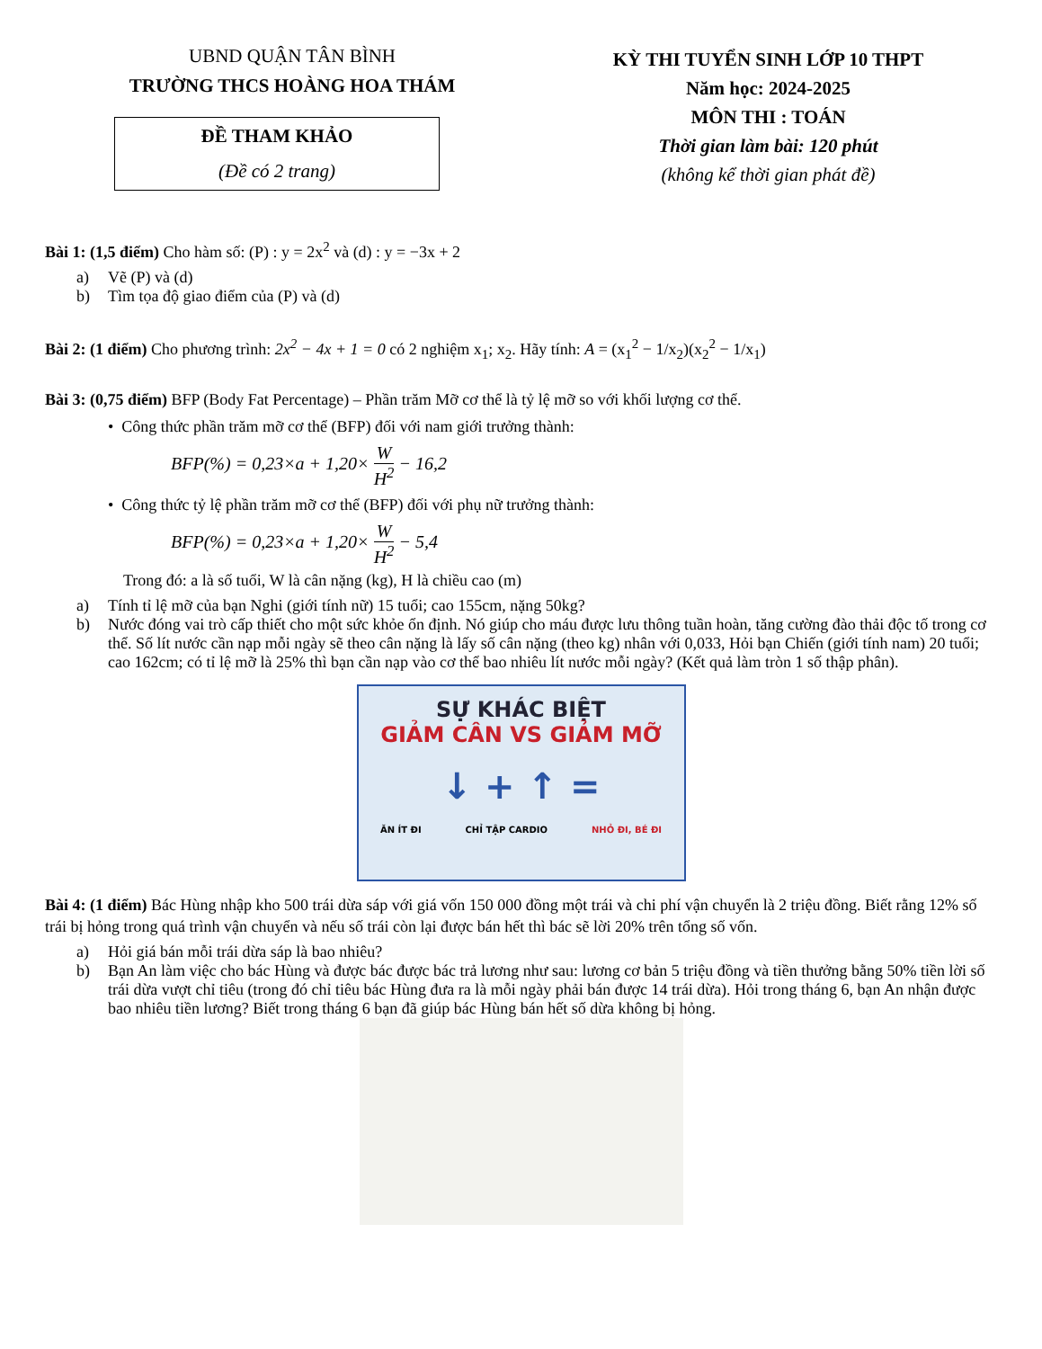UBND QUẬN TÂN BÌNH
TRƯỜNG THCS HOÀNG HOA THÁM
ĐỀ THAM KHẢO
(Đề có 2 trang)
KỲ THI TUYỂN SINH LỚP 10 THPT
Năm học: 2024-2025
MÔN THI : TOÁN
Thời gian làm bài: 120 phút
(không kể thời gian phát đề)
Bài 1: (1,5 điểm) Cho hàm số: (P) : y = 2x<sup>2</sup> và (d) : y = −3x + 2
a) Vẽ (P) và (d)
b) Tìm tọa độ giao điểm của (P) và (d)
Bài 2: (1 điểm) Cho phương trình: 2x<sup>2</sup> − 4x + 1 = 0 có 2 nghiệm x<sub>1</sub>; x<sub>2</sub>. Hãy tính: A = (x<sub>1</sub><sup>2</sup> − 1/x<sub>2</sub>)(x<sub>2</sub><sup>2</sup> − 1/x<sub>1</sub>)
Bài 3: (0,75 điểm) BFP (Body Fat Percentage) – Phần trăm Mỡ cơ thể là tỷ lệ mỡ so với khối lượng cơ thể.
• Công thức phần trăm mỡ cơ thể (BFP) đối với nam giới trưởng thành:
BFP(%) = 0,23×a + 1,20× W H<sup>2</sup> − 16,2
• Công thức tỷ lệ phần trăm mỡ cơ thể (BFP) đối với phụ nữ trưởng thành:
BFP(%) = 0,23×a + 1,20× W H<sup>2</sup> − 5,4
Trong đó: a là số tuổi, W là cân nặng (kg), H là chiều cao (m)
a) Tính tỉ lệ mỡ của bạn Nghi (giới tính nữ) 15 tuổi; cao 155cm, nặng 50kg?
b) Nước đóng vai trò cấp thiết cho một sức khỏe ổn định. Nó giúp cho máu được lưu thông tuần hoàn, tăng cường đào thải độc tố trong cơ thể. Số lít nước cần nạp mỗi ngày sẽ theo cân nặng là lấy số cân nặng (theo kg) nhân với 0,033, Hỏi bạn Chiến (giới tính nam) 20 tuổi; cao 162cm; có tỉ lệ mỡ là 25% thì bạn cần nạp vào cơ thể bao nhiêu lít nước mỗi ngày? (Kết quả làm tròn 1 số thập phân).
SỰ KHÁC BIỆT
GIẢM CÂN VS GIẢM MỠ
↓ + ↑ =
ĂN ÍT ĐI CHỈ TẬP CARDIO NHỎ ĐI, BÉ ĐI
Bài 4: (1 điểm) Bác Hùng nhập kho 500 trái dừa sáp với giá vốn 150 000 đồng một trái và chi phí vận chuyển là 2 triệu đồng. Biết rằng 12% số trái bị hỏng trong quá trình vận chuyển và nếu số trái còn lại được bán hết thì bác sẽ lời 20% trên tổng số vốn.
a) Hỏi giá bán mỗi trái dừa sáp là bao nhiêu?
b) Bạn An làm việc cho bác Hùng và được bác được bác trả lương như sau: lương cơ bản 5 triệu đồng và tiền thưởng bằng 50% tiền lời số trái dừa vượt chỉ tiêu (trong đó chỉ tiêu bác Hùng đưa ra là mỗi ngày phải bán được 14 trái dừa). Hỏi trong tháng 6, bạn An nhận được bao nhiêu tiền lương? Biết trong tháng 6 bạn đã giúp bác Hùng bán hết số dừa không bị hỏng.